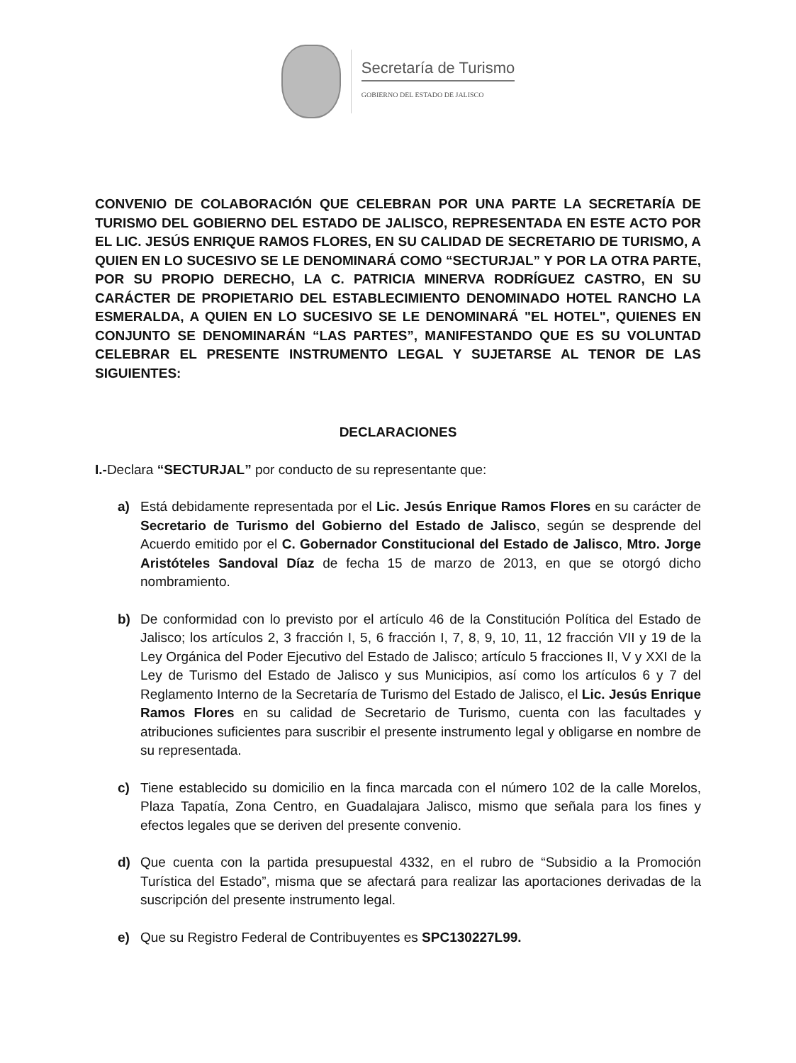Secretaría de Turismo
GOBIERNO DEL ESTADO DE JALISCO
CONVENIO DE COLABORACIÓN QUE CELEBRAN POR UNA PARTE LA SECRETARÍA DE TURISMO DEL GOBIERNO DEL ESTADO DE JALISCO, REPRESENTADA EN ESTE ACTO POR EL LIC. JESÚS ENRIQUE RAMOS FLORES, EN SU CALIDAD DE SECRETARIO DE TURISMO, A QUIEN EN LO SUCESIVO SE LE DENOMINARÁ COMO “SECTURJAL” Y POR LA OTRA PARTE, POR SU PROPIO DERECHO, LA C. PATRICIA MINERVA RODRÍGUEZ CASTRO, EN SU CARÁCTER DE PROPIETARIO DEL ESTABLECIMIENTO DENOMINADO HOTEL RANCHO LA ESMERALDA, A QUIEN EN LO SUCESIVO SE LE DENOMINARÁ "EL HOTEL", QUIENES EN CONJUNTO SE DENOMINARÁN “LAS PARTES”, MANIFESTANDO QUE ES SU VOLUNTAD CELEBRAR EL PRESENTE INSTRUMENTO LEGAL Y SUJETARSE AL TENOR DE LAS SIGUIENTES:
DECLARACIONES
I.-Declara “SECTURJAL” por conducto de su representante que:
a) Está debidamente representada por el Lic. Jesús Enrique Ramos Flores en su carácter de Secretario de Turismo del Gobierno del Estado de Jalisco, según se desprende del Acuerdo emitido por el C. Gobernador Constitucional del Estado de Jalisco, Mtro. Jorge Aristóteles Sandoval Díaz de fecha 15 de marzo de 2013, en que se otorgó dicho nombramiento.
b) De conformidad con lo previsto por el artículo 46 de la Constitución Política del Estado de Jalisco; los artículos 2, 3 fracción I, 5, 6 fracción I, 7, 8, 9, 10, 11, 12 fracción VII y 19 de la Ley Orgánica del Poder Ejecutivo del Estado de Jalisco; artículo 5 fracciones II, V y XXI de la Ley de Turismo del Estado de Jalisco y sus Municipios, así como los artículos 6 y 7 del Reglamento Interno de la Secretaría de Turismo del Estado de Jalisco, el Lic. Jesús Enrique Ramos Flores en su calidad de Secretario de Turismo, cuenta con las facultades y atribuciones suficientes para suscribir el presente instrumento legal y obligarse en nombre de su representada.
c) Tiene establecido su domicilio en la finca marcada con el número 102 de la calle Morelos, Plaza Tapatía, Zona Centro, en Guadalajara Jalisco, mismo que señala para los fines y efectos legales que se deriven del presente convenio.
d) Que cuenta con la partida presupuestal 4332, en el rubro de “Subsidio a la Promoción Turística del Estado”, misma que se afectará para realizar las aportaciones derivadas de la suscripción del presente instrumento legal.
e) Que su Registro Federal de Contribuyentes es SPC130227L99.